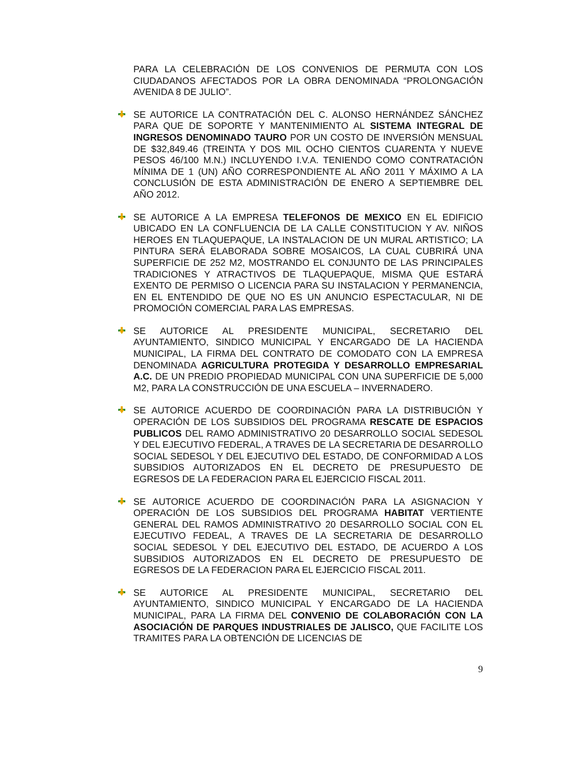PARA LA CELEBRACIÓN DE LOS CONVENIOS DE PERMUTA CON LOS CIUDADANOS AFECTADOS POR LA OBRA DENOMINADA “PROLONGACIÓN AVENIDA 8 DE JULIO”.
SE AUTORICE LA CONTRATACIÓN DEL C. ALONSO HERNÁNDEZ SÁNCHEZ PARA QUE DE SOPORTE Y MANTENIMIENTO AL SISTEMA INTEGRAL DE INGRESOS DENOMINADO TAURO POR UN COSTO DE INVERSIÓN MENSUAL DE $32,849.46 (TREINTA Y DOS MIL OCHO CIENTOS CUARENTA Y NUEVE PESOS 46/100 M.N.) INCLUYENDO I.V.A. TENIENDO COMO CONTRATACIÓN MÍNIMA DE 1 (UN) AÑO CORRESPONDIENTE AL AÑO 2011 Y MÁXIMO A LA CONCLUSIÓN DE ESTA ADMINISTRACIÓN DE ENERO A SEPTIEMBRE DEL AÑO 2012.
SE AUTORICE A LA EMPRESA TELEFONOS DE MEXICO EN EL EDIFICIO UBICADO EN LA CONFLUENCIA DE LA CALLE CONSTITUCION Y AV. NIÑOS HEROES EN TLAQUEPAQUE, LA INSTALACION DE UN MURAL ARTISTICO; LA PINTURA SERÁ ELABORADA SOBRE MOSAICOS, LA CUAL CUBRIRÁ UNA SUPERFICIE DE 252 M2, MOSTRANDO EL CONJUNTO DE LAS PRINCIPALES TRADICIONES Y ATRACTIVOS DE TLAQUEPAQUE, MISMA QUE ESTARÁ EXENTO DE PERMISO O LICENCIA PARA SU INSTALACION Y PERMANENCIA, EN EL ENTENDIDO DE QUE NO ES UN ANUNCIO ESPECTACULAR, NI DE PROMOCIÓN COMERCIAL PARA LAS EMPRESAS.
SE AUTORICE AL PRESIDENTE MUNICIPAL, SECRETARIO DEL AYUNTAMIENTO, SINDICO MUNICIPAL Y ENCARGADO DE LA HACIENDA MUNICIPAL, LA FIRMA DEL CONTRATO DE COMODATO CON LA EMPRESA DENOMINADA AGRICULTURA PROTEGIDA Y DESARROLLO EMPRESARIAL A.C. DE UN PREDIO PROPIEDAD MUNICIPAL CON UNA SUPERFICIE DE 5,000 M2, PARA LA CONSTRUCCIÓN DE UNA ESCUELA – INVERNADERO.
SE AUTORICE ACUERDO DE COORDINACIÓN PARA LA DISTRIBUCIÓN Y OPERACIÓN DE LOS SUBSIDIOS DEL PROGRAMA RESCATE DE ESPACIOS PUBLICOS DEL RAMO ADMINISTRATIVO 20 DESARROLLO SOCIAL SEDESOL Y DEL EJECUTIVO FEDERAL, A TRAVES DE LA SECRETARIA DE DESARROLLO SOCIAL SEDESOL Y DEL EJECUTIVO DEL ESTADO, DE CONFORMIDAD A LOS SUBSIDIOS AUTORIZADOS EN EL DECRETO DE PRESUPUESTO DE EGRESOS DE LA FEDERACION PARA EL EJERCICIO FISCAL 2011.
SE AUTORICE ACUERDO DE COORDINACIÓN PARA LA ASIGNACION Y OPERACIÓN DE LOS SUBSIDIOS DEL PROGRAMA HABITAT VERTIENTE GENERAL DEL RAMOS ADMINISTRATIVO 20 DESARROLLO SOCIAL CON EL EJECUTIVO FEDEAL, A TRAVES DE LA SECRETARIA DE DESARROLLO SOCIAL SEDESOL Y DEL EJECUTIVO DEL ESTADO, DE ACUERDO A LOS SUBSIDIOS AUTORIZADOS EN EL DECRETO DE PRESUPUESTO DE EGRESOS DE LA FEDERACION PARA EL EJERCICIO FISCAL 2011.
SE AUTORICE AL PRESIDENTE MUNICIPAL, SECRETARIO DEL AYUNTAMIENTO, SINDICO MUNICIPAL Y ENCARGADO DE LA HACIENDA MUNICIPAL, PARA LA FIRMA DEL CONVENIO DE COLABORACIÓN CON LA ASOCIACIÓN DE PARQUES INDUSTRIALES DE JALISCO, QUE FACILITE LOS TRAMITES PARA LA OBTENCIÓN DE LICENCIAS DE
9